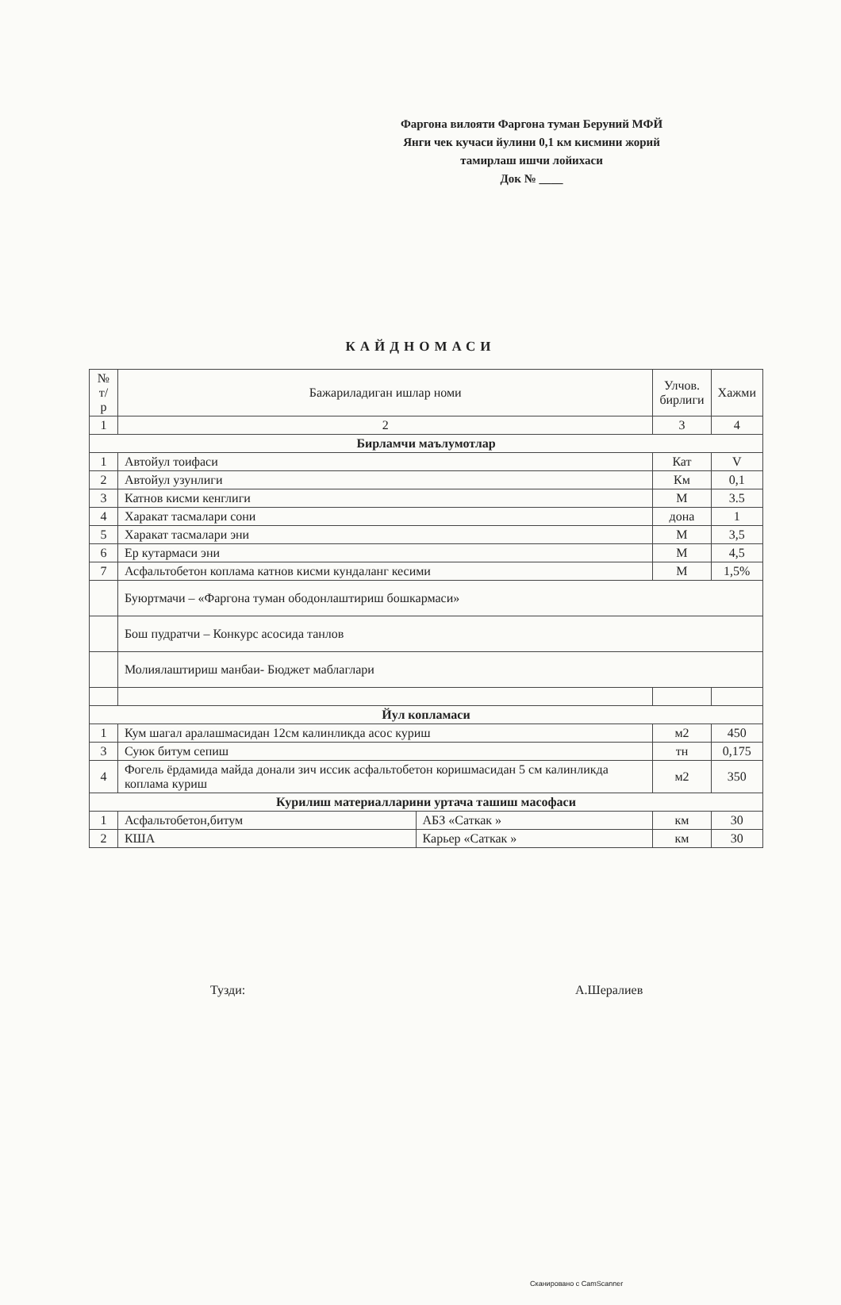Фаргона вилояти Фаргона туман Беруний МФЙ
Янги чек кучаси йулини 0,1 км кисмини жорий
тамирлаш ишчи лойихаси
Док № ____
КАЙДНОМАСИ
| № т/р | Бажариладиган ишлар номи | | Улчов. бирлиги | Хажми |
| --- | --- | --- | --- | --- |
| 1 | 2 | | 3 | 4 |
| Бирламчи маълумотлар | | | | |
| 1 | Автойул тоифаси | | Кат | V |
| 2 | Автойул узунлиги | | Км | 0,1 |
| 3 | Катнов кисми кенглиги | | М | 3.5 |
| 4 | Харакат тасмалари сони | | дона | 1 |
| 5 | Харакат тасмалари эни | | М | 3,5 |
| 6 | Ер кутармаси эни | | М | 4,5 |
| 7 | Асфальтобетон коплама катнов кисми кундаланг кесими | | М | 1,5% |
| | Буюртмачи – «Фаргона туман ободонлаштириш бошкармаси» | | | |
| | Бош пудратчи – Конкурс асосида танлов | | | |
| | Молиялаштириш манбаи- Бюджет маблаглари | | | |
| Йул копламаси | | | | |
| 1 | Кум шагал аралашмасидан 12см калинликда асос куриш | | м2 | 450 |
| 3 | Суюк битум сепиш | | тн | 0,175 |
| 4 | Фогель ёрдамида майда донали зич иссик асфальтобетон коришмасидан 5 см калинликда коплама куриш | | м2 | 350 |
| Курилиш материалларини уртача ташиш масофаси | | | | |
| 1 | Асфальтобетон,битум | АБЗ «Саткак » | км | 30 |
| 2 | КША | Карьер «Саткак » | км | 30 |
Тузди: А.Шералиев
Сканировано с CamScanner